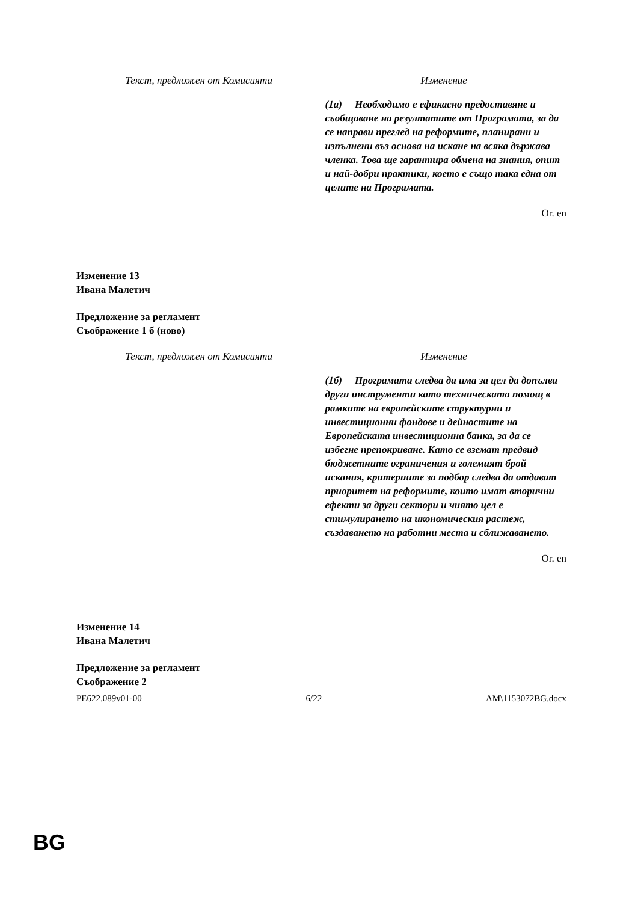| Текст, предложен от Комисията | Изменение |
| --- | --- |
| | (1а) Необходимо е ефикасно предоставяне и съобщаване на резултатите от Програмата, за да се направи преглед на реформите, планирани и изпълнени въз основа на искане на всяка държава членка. Това ще гарантира обмена на знания, опит и най-добри практики, което е също така една от целите на Програмата. |
Or. en
Изменение 13
Ивана Малетич
Предложение за регламент
Съображение 1 б (ново)
| Текст, предложен от Комисията | Изменение |
| --- | --- |
| | (1б) Програмата следва да има за цел да допълва други инструменти като техническата помощ в рамките на европейските структурни и инвестиционни фондове и дейностите на Европейската инвестиционна банка, за да се избегне препокриване. Като се вземат предвид бюджетните ограничения и големият брой искания, критериите за подбор следва да отдават приоритет на реформите, които имат вторични ефекти за други сектори и чиято цел е стимулирането на икономическия растеж, създаването на работни места и сближаването. |
Or. en
Изменение 14
Ивана Малетич
Предложение за регламент
Съображение 2
PE622.089v01-00 6/22 AM\1153072BG.docx
BG